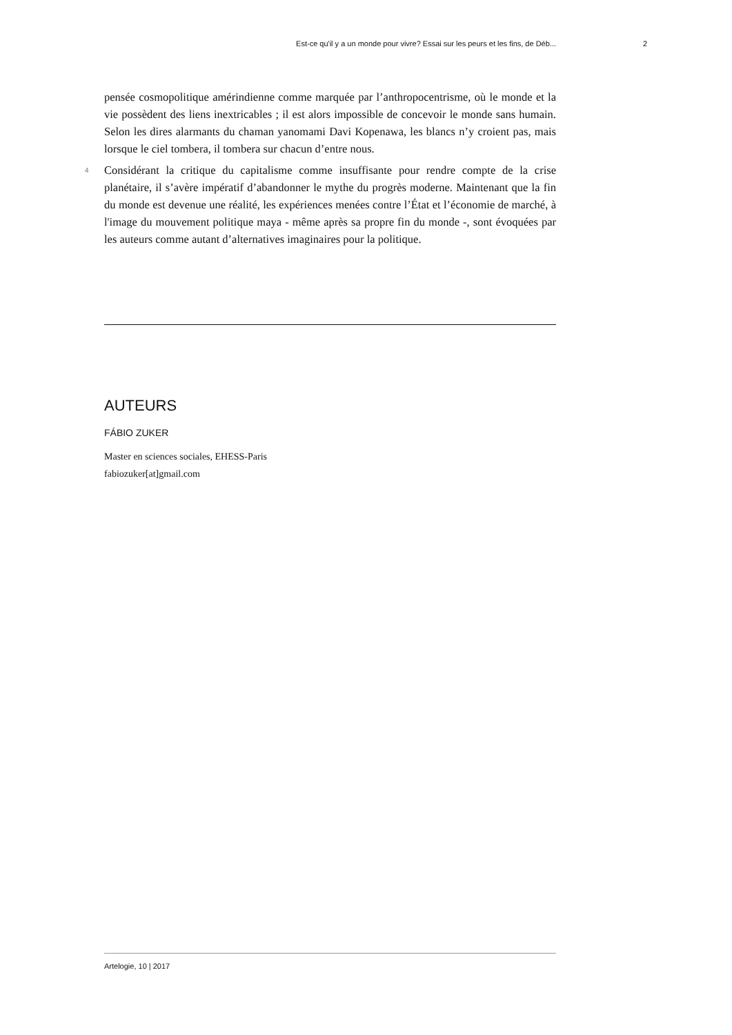Est-ce qu'il y a un monde pour vivre? Essai sur les peurs et les fins, de Déb... 2
pensée cosmopolitique amérindienne comme marquée par l’anthropocentrisme, où le monde et la vie possèdent des liens inextricables ; il est alors impossible de concevoir le monde sans humain. Selon les dires alarmants du chaman yanomami Davi Kopenawa, les blancs n’y croient pas, mais lorsque le ciel tombera, il tombera sur chacun d’entre nous.
4 Considérant la critique du capitalisme comme insuffisante pour rendre compte de la crise planétaire, il s’avère impératif d’abandonner le mythe du progrès moderne. Maintenant que la fin du monde est devenue une réalité, les expériences menées contre l’État et l’économie de marché, à l'image du mouvement politique maya - même après sa propre fin du monde -, sont évoquées par les auteurs comme autant d’alternatives imaginaires pour la politique.
AUTEURS
FÁBIO ZUKER
Master en sciences sociales, EHESS-Paris
fabiozuker[at]gmail.com
Artelogie, 10 | 2017